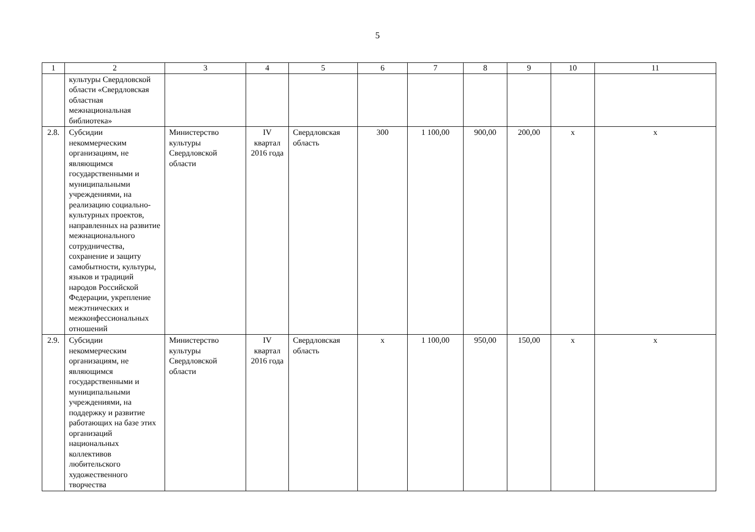5
| 1 | 2 | 3 | 4 | 5 | 6 | 7 | 8 | 9 | 10 | 11 |
| | культуры Свердловской области «Свердловская областная межнациональная библиотека» | | | | | | | | | |
| 2.8. | Субсидии некоммерческим организациям, не являющимся государственными и муниципальными учреждениями, на реализацию социально-культурных проектов, направленных на развитие межнационального сотрудничества, сохранение и защиту самобытности, культуры, языков и традиций народов Российской Федерации, укрепление межэтнических и межконфессиональных отношений | Министерство культуры Свердловской области | IV квартал 2016 года | Свердловская область | 300 | 1 100,00 | 900,00 | 200,00 | x | x |
| 2.9. | Субсидии некоммерческим организациям, не являющимся государственными и муниципальными учреждениями, на поддержку и развитие работающих на базе этих организаций национальных коллективов любительского художественного творчества | Министерство культуры Свердловской области | IV квартал 2016 года | Свердловская область | x | 1 100,00 | 950,00 | 150,00 | x | x |